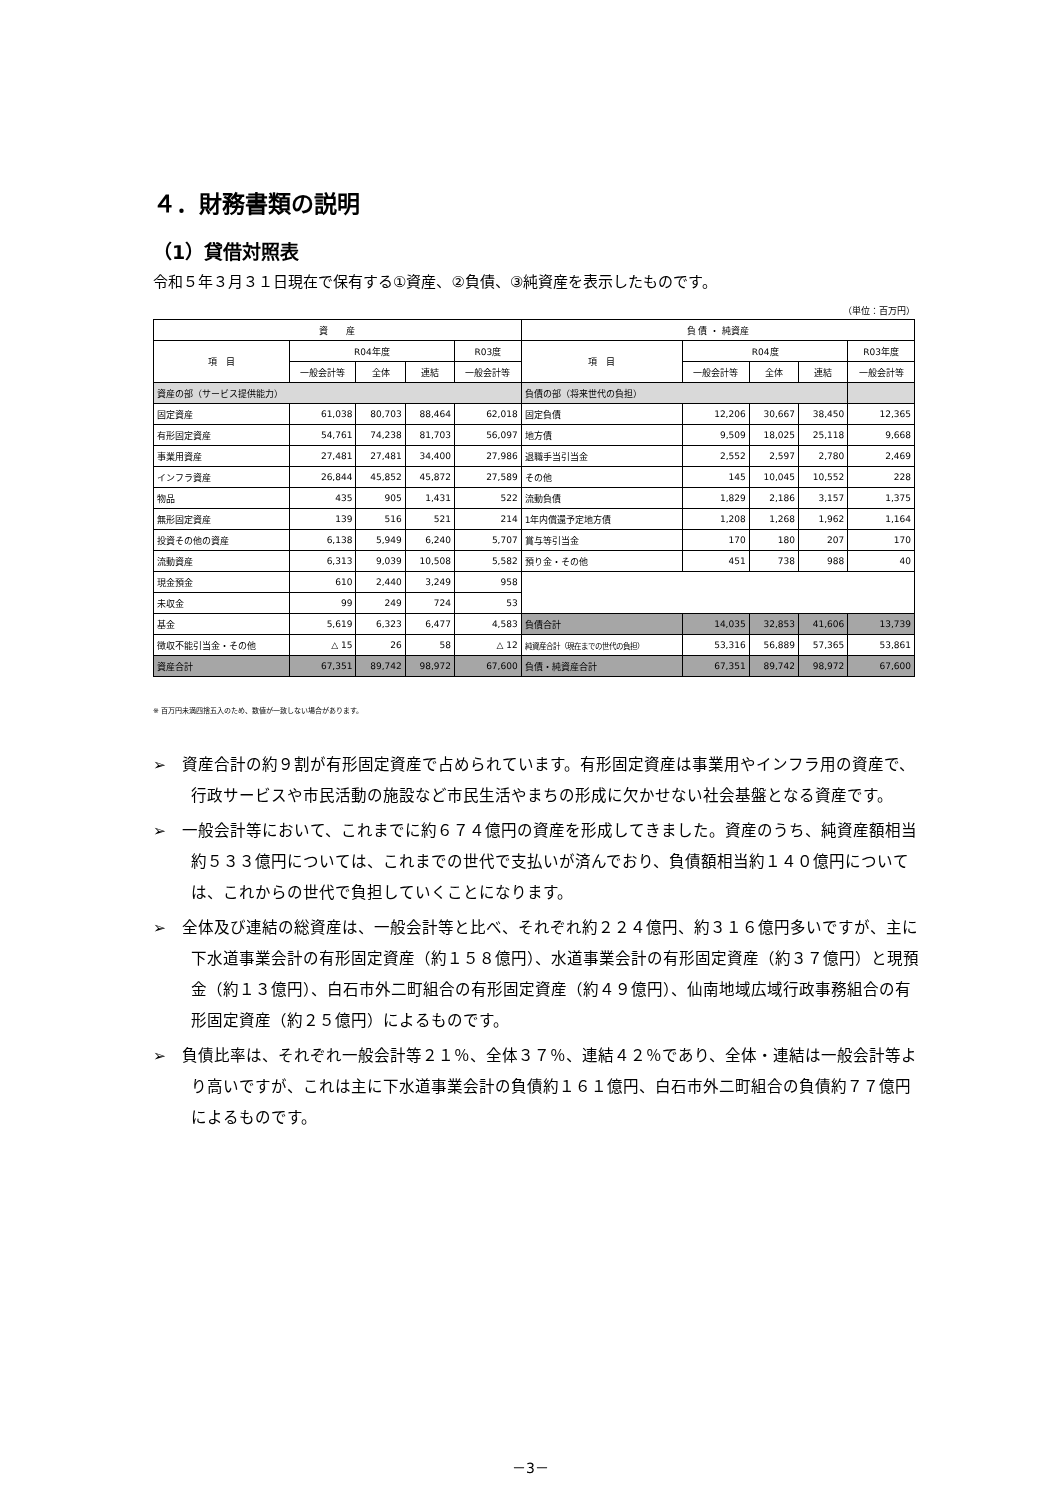４．財務書類の説明
（1）貸借対照表
令和５年３月３１日現在で保有する①資産、②負債、③純資産を表示したものです。
（単位：百万円）
| 資 産 | | | | | 負 債 ・ 純資産 | | | | |
| --- | --- | --- | --- | --- | --- | --- | --- | --- | --- |
| 項 目 | R04年度 | | | R03度 | 項 目 | R04度 | | | R03年度 |
| | 一般会計等 | 全体 | 連結 | 一般会計等 | | 一般会計等 | 全体 | 連結 | 一般会計等 |
| 資産の部（サービス提供能力） | | | | | 負債の部（将来世代の負担） | | | | |
| 固定資産 | 61,038 | 80,703 | 88,464 | 62,018 | 固定負債 | 12,206 | 30,667 | 38,450 | 12,365 |
| 有形固定資産 | 54,761 | 74,238 | 81,703 | 56,097 | 地方債 | 9,509 | 18,025 | 25,118 | 9,668 |
| 事業用資産 | 27,481 | 27,481 | 34,400 | 27,986 | 退職手当引当金 | 2,552 | 2,597 | 2,780 | 2,469 |
| インフラ資産 | 26,844 | 45,852 | 45,872 | 27,589 | その他 | 145 | 10,045 | 10,552 | 228 |
| 物品 | 435 | 905 | 1,431 | 522 | 流動負債 | 1,829 | 2,186 | 3,157 | 1,375 |
| 無形固定資産 | 139 | 516 | 521 | 214 | 1年内償還予定地方債 | 1,208 | 1,268 | 1,962 | 1,164 |
| 投資その他の資産 | 6,138 | 5,949 | 6,240 | 5,707 | 賞与等引当金 | 170 | 180 | 207 | 170 |
| 流動資産 | 6,313 | 9,039 | 10,508 | 5,582 | 預り金・その他 | 451 | 738 | 988 | 40 |
| 現金預金 | 610 | 2,440 | 3,249 | 958 | | | | | |
| 未収金 | 99 | 249 | 724 | 53 | | | | | |
| 基金 | 5,619 | 6,323 | 6,477 | 4,583 | 負債合計 | 14,035 | 32,853 | 41,606 | 13,739 |
| 徴収不能引当金・その他 | △ 15 | 26 | 58 | △ 12 | 純資産合計（現在までの世代の負担） | 53,316 | 56,889 | 57,365 | 53,861 |
| 資産合計 | 67,351 | 89,742 | 98,972 | 67,600 | 負債・純資産合計 | 67,351 | 89,742 | 98,972 | 67,600 |
※ 百万円未満四捨五入のため、数値が一致しない場合があります。
➢　資産合計の約９割が有形固定資産で占められています。有形固定資産は事業用やインフラ用の資産で、行政サービスや市民活動の施設など市民生活やまちの形成に欠かせない社会基盤となる資産です。
➢　一般会計等において、これまでに約６７４億円の資産を形成してきました。資産のうち、純資産額相当約５３３億円については、これまでの世代で支払いが済んでおり、負債額相当約１４０億円については、これからの世代で負担していくことになります。
➢　全体及び連結の総資産は、一般会計等と比べ、それぞれ約２２４億円、約３１６億円多いですが、主に下水道事業会計の有形固定資産（約１５８億円）、水道事業会計の有形固定資産（約３７億円）と現預金（約１３億円）、白石市外二町組合の有形固定資産（約４９億円）、仙南地域広域行政事務組合の有形固定資産（約２５億円）によるものです。
➢　負債比率は、それぞれ一般会計等２１％、全体３７％、連結４２％であり、全体・連結は一般会計等より高いですが、これは主に下水道事業会計の負債約１６１億円、白石市外二町組合の負債約７７億円によるものです。
－3－